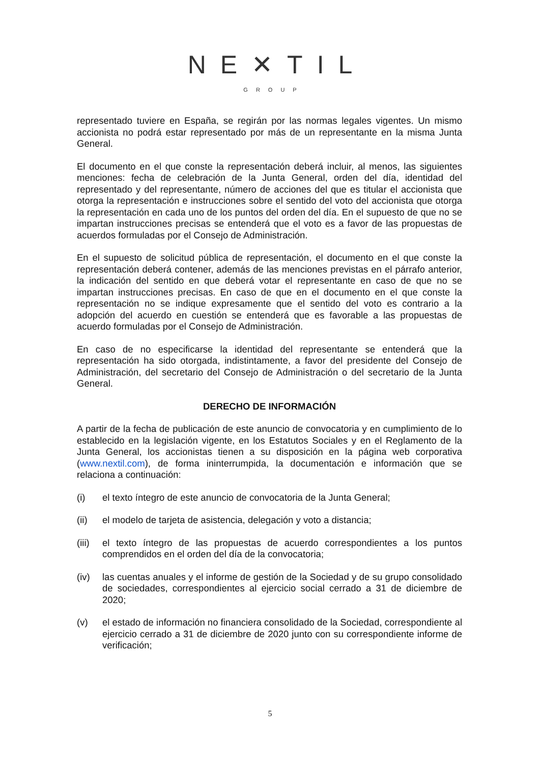NE✕TIL
GROUP
representado tuviere en España, se regirán por las normas legales vigentes. Un mismo accionista no podrá estar representado por más de un representante en la misma Junta General.
El documento en el que conste la representación deberá incluir, al menos, las siguientes menciones: fecha de celebración de la Junta General, orden del día, identidad del representado y del representante, número de acciones del que es titular el accionista que otorga la representación e instrucciones sobre el sentido del voto del accionista que otorga la representación en cada uno de los puntos del orden del día. En el supuesto de que no se impartan instrucciones precisas se entenderá que el voto es a favor de las propuestas de acuerdos formuladas por el Consejo de Administración.
En el supuesto de solicitud pública de representación, el documento en el que conste la representación deberá contener, además de las menciones previstas en el párrafo anterior, la indicación del sentido en que deberá votar el representante en caso de que no se impartan instrucciones precisas. En caso de que en el documento en el que conste la representación no se indique expresamente que el sentido del voto es contrario a la adopción del acuerdo en cuestión se entenderá que es favorable a las propuestas de acuerdo formuladas por el Consejo de Administración.
En caso de no especificarse la identidad del representante se entenderá que la representación ha sido otorgada, indistintamente, a favor del presidente del Consejo de Administración, del secretario del Consejo de Administración o del secretario de la Junta General.
DERECHO DE INFORMACIÓN
A partir de la fecha de publicación de este anuncio de convocatoria y en cumplimiento de lo establecido en la legislación vigente, en los Estatutos Sociales y en el Reglamento de la Junta General, los accionistas tienen a su disposición en la página web corporativa (www.nextil.com), de forma ininterrumpida, la documentación e información que se relaciona a continuación:
(i) el texto íntegro de este anuncio de convocatoria de la Junta General;
(ii) el modelo de tarjeta de asistencia, delegación y voto a distancia;
(iii)
el texto íntegro de las propuestas de acuerdo correspondientes a los puntos comprendidos en el orden del día de la convocatoria;
(iv) las cuentas anuales y el informe de gestión de la Sociedad y de su grupo consolidado de sociedades, correspondientes al ejercicio social cerrado a 31 de diciembre de 2020;
(v) el estado de información no financiera consolidado de la Sociedad, correspondiente al ejercicio cerrado a 31 de diciembre de 2020 junto con su correspondiente informe de verificación;
5